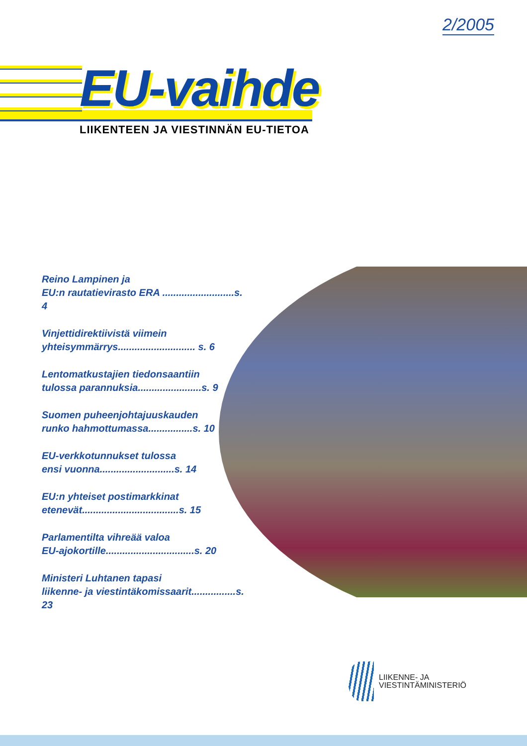2/2005
EU-vaihde
LIIKENTEEN JA VIESTINNÄN EU-TIETOA
Reino Lampinen ja
EU:n rautatievirasto ERA ..........................s. 4
Vinjettidirektiivistä viimein
yhteisymmärrys............................ s. 6
Lentomatkustajien tiedonsaantiin
tulossa parannuksia.......................s. 9
Suomen puheenjohtajuuskauden
runko hahmottumassa................s. 10
EU-verkkotunnukset tulossa
ensi vuonna...........................s. 14
EU:n yhteiset postimarkkinat
etenevät...................................s. 15
Parlamentilta vihreää valoa
EU-ajokortille................................s. 20
Ministeri Luhtanen tapasi
liikenne- ja viestintäkomissaarit................s. 23
LIIKENNE- JA
VIESTINTÄMINISTERIÖ